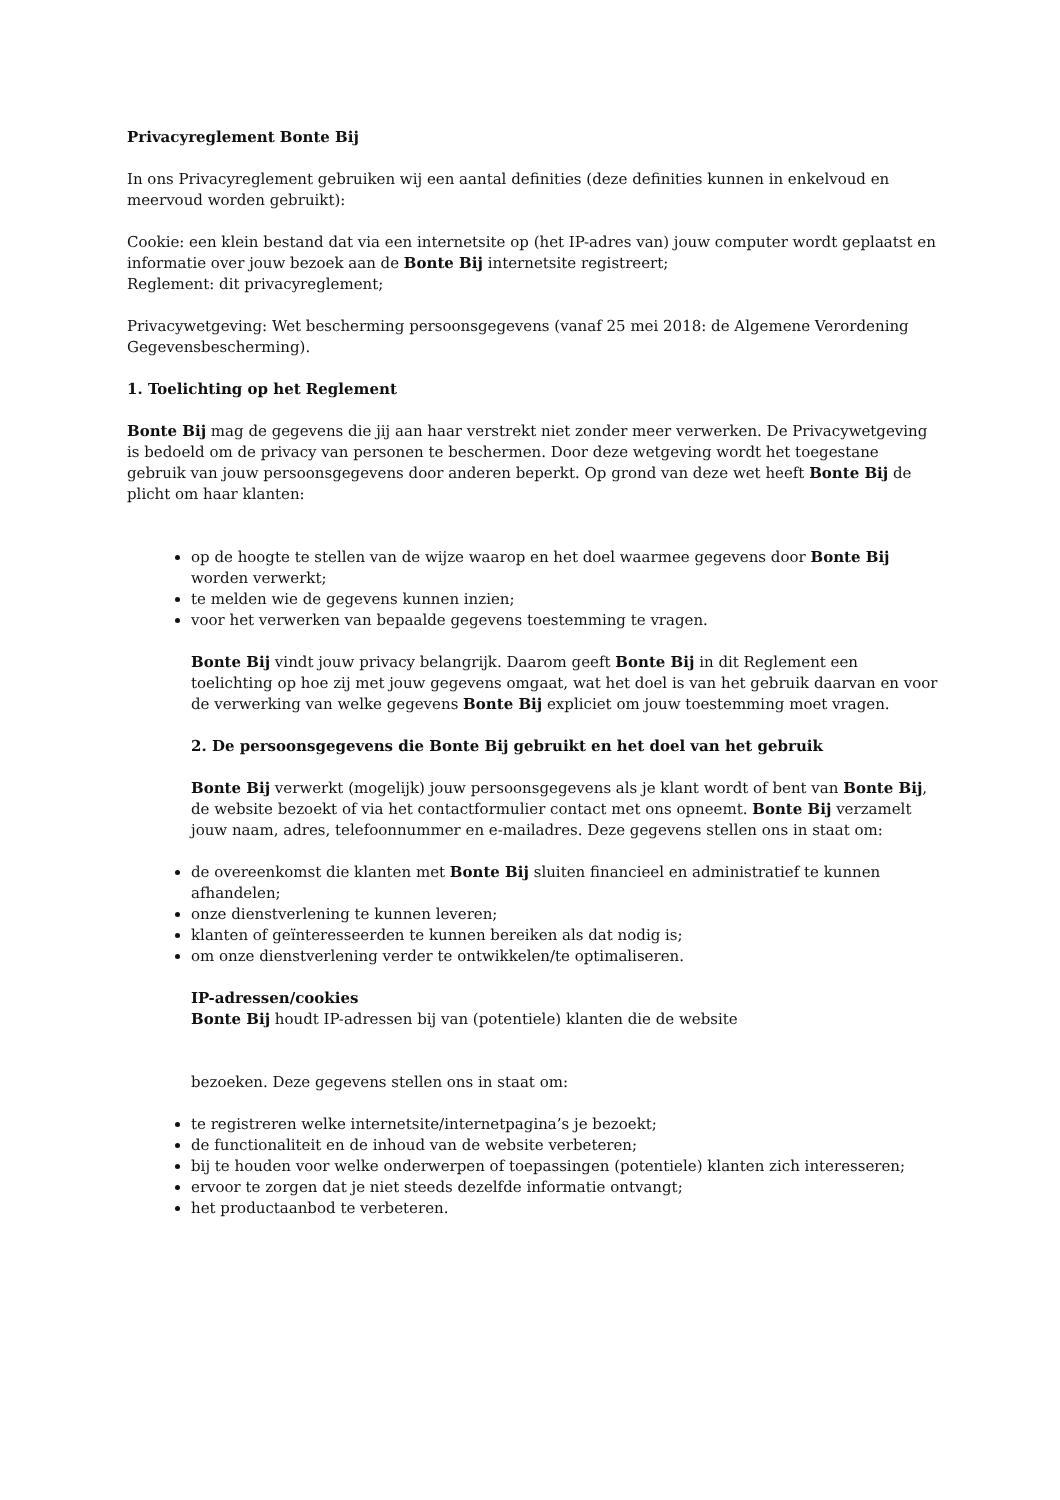Privacyreglement Bonte Bij
In ons Privacyreglement gebruiken wij een aantal definities (deze definities kunnen in enkelvoud en meervoud worden gebruikt):
Cookie: een klein bestand dat via een internetsite op (het IP-adres van) jouw computer wordt geplaatst en informatie over jouw bezoek aan de Bonte Bij internetsite registreert;
Reglement: dit privacyreglement;
Privacywetgeving: Wet bescherming persoonsgegevens (vanaf 25 mei 2018: de Algemene Verordening Gegevensbescherming).
1. Toelichting op het Reglement
Bonte Bij mag de gegevens die jij aan haar verstrekt niet zonder meer verwerken. De Privacywetgeving is bedoeld om de privacy van personen te beschermen. Door deze wetgeving wordt het toegestane gebruik van jouw persoonsgegevens door anderen beperkt. Op grond van deze wet heeft Bonte Bij de plicht om haar klanten:
op de hoogte te stellen van de wijze waarop en het doel waarmee gegevens door Bonte Bij worden verwerkt;
te melden wie de gegevens kunnen inzien;
voor het verwerken van bepaalde gegevens toestemming te vragen.
Bonte Bij vindt jouw privacy belangrijk. Daarom geeft Bonte Bij in dit Reglement een toelichting op hoe zij met jouw gegevens omgaat, wat het doel is van het gebruik daarvan en voor de verwerking van welke gegevens Bonte Bij expliciet om jouw toestemming moet vragen.
2. De persoonsgegevens die Bonte Bij gebruikt en het doel van het gebruik
Bonte Bij verwerkt (mogelijk) jouw persoonsgegevens als je klant wordt of bent van Bonte Bij, de website bezoekt of via het contactformulier contact met ons opneemt. Bonte Bij verzamelt jouw naam, adres, telefoonnummer en e-mailadres. Deze gegevens stellen ons in staat om:
de overeenkomst die klanten met Bonte Bij sluiten financieel en administratief te kunnen afhandelen;
onze dienstverlening te kunnen leveren;
klanten of geïnteresseerden te kunnen bereiken als dat nodig is;
om onze dienstverlening verder te ontwikkelen/te optimaliseren.
IP-adressen/cookies
Bonte Bij houdt IP-adressen bij van (potentiele) klanten die de website
bezoeken. Deze gegevens stellen ons in staat om:
te registreren welke internetsite/internetpagina’s je bezoekt;
de functionaliteit en de inhoud van de website verbeteren;
bij te houden voor welke onderwerpen of toepassingen (potentiele) klanten zich interesseren;
ervoor te zorgen dat je niet steeds dezelfde informatie ontvangt;
het productaanbod te verbeteren.